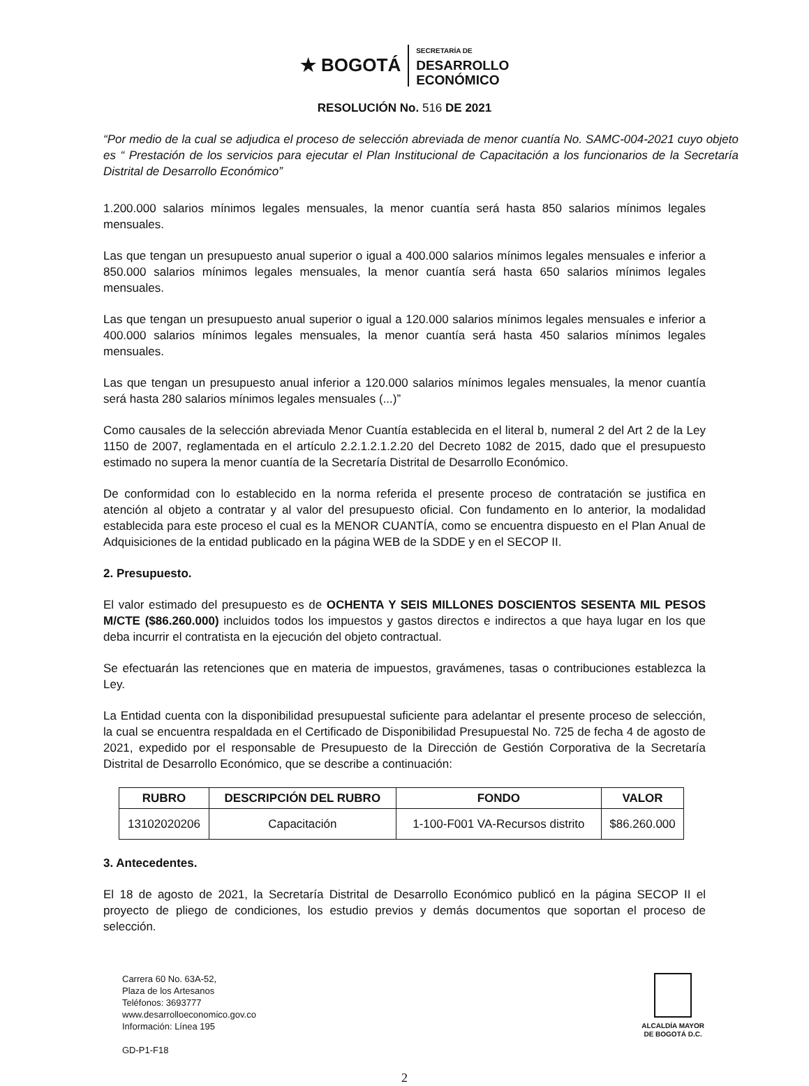★ BOGOTÁ
SECRETARÍA DE
DESARROLLO
ECONÓMICO
RESOLUCIÓN No. 516 DE 2021
“Por medio de la cual se adjudica el proceso de selección abreviada de menor cuantía No. SAMC-004-2021 cuyo objeto es “ Prestación de los servicios para ejecutar el Plan Institucional de Capacitación a los funcionarios de la Secretaría Distrital de Desarrollo Económico”
1.200.000 salarios mínimos legales mensuales, la menor cuantía será hasta 850 salarios mínimos legales mensuales.
Las que tengan un presupuesto anual superior o igual a 400.000 salarios mínimos legales mensuales e inferior a 850.000 salarios mínimos legales mensuales, la menor cuantía será hasta 650 salarios mínimos legales mensuales.
Las que tengan un presupuesto anual superior o igual a 120.000 salarios mínimos legales mensuales e inferior a 400.000 salarios mínimos legales mensuales, la menor cuantía será hasta 450 salarios mínimos legales mensuales.
Las que tengan un presupuesto anual inferior a 120.000 salarios mínimos legales mensuales, la menor cuantía será hasta 280 salarios mínimos legales mensuales (...)”
Como causales de la selección abreviada Menor Cuantía establecida en el literal b, numeral 2 del Art 2 de la Ley 1150 de 2007, reglamentada en el artículo 2.2.1.2.1.2.20 del Decreto 1082 de 2015, dado que el presupuesto estimado no supera la menor cuantía de la Secretaría Distrital de Desarrollo Económico.
De conformidad con lo establecido en la norma referida el presente proceso de contratación se justifica en atención al objeto a contratar y al valor del presupuesto oficial. Con fundamento en lo anterior, la modalidad establecida para este proceso el cual es la MENOR CUANTÍA, como se encuentra dispuesto en el Plan Anual de Adquisiciones de la entidad publicado en la página WEB de la SDDE y en el SECOP II.
2. Presupuesto.
El valor estimado del presupuesto es de OCHENTA Y SEIS MILLONES DOSCIENTOS SESENTA MIL PESOS M/CTE ($86.260.000) incluidos todos los impuestos y gastos directos e indirectos a que haya lugar en los que deba incurrir el contratista en la ejecución del objeto contractual.
Se efectuarán las retenciones que en materia de impuestos, gravámenes, tasas o contribuciones establezca la Ley.
La Entidad cuenta con la disponibilidad presupuestal suficiente para adelantar el presente proceso de selección, la cual se encuentra respaldada en el Certificado de Disponibilidad Presupuestal No. 725 de fecha 4 de agosto de 2021, expedido por el responsable de Presupuesto de la Dirección de Gestión Corporativa de la Secretaría Distrital de Desarrollo Económico, que se describe a continuación:
| RUBRO | DESCRIPCIÓN DEL RUBRO | FONDO | VALOR |
| --- | --- | --- | --- |
| 13102020206 | Capacitación | 1-100-F001 VA-Recursos distrito | $86.260.000 |
3. Antecedentes.
El 18 de agosto de 2021, la Secretaría Distrital de Desarrollo Económico publicó en la página SECOP II el proyecto de pliego de condiciones, los estudio previos y demás documentos que soportan el proceso de selección.
Carrera 60 No. 63A-52,
Plaza de los Artesanos
Teléfonos: 3693777
www.desarrolloeconomico.gov.co
Información: Línea 195
GD-P1-F18
ALCALDÍA MAYOR
DE BOGOTÁ D.C.
2